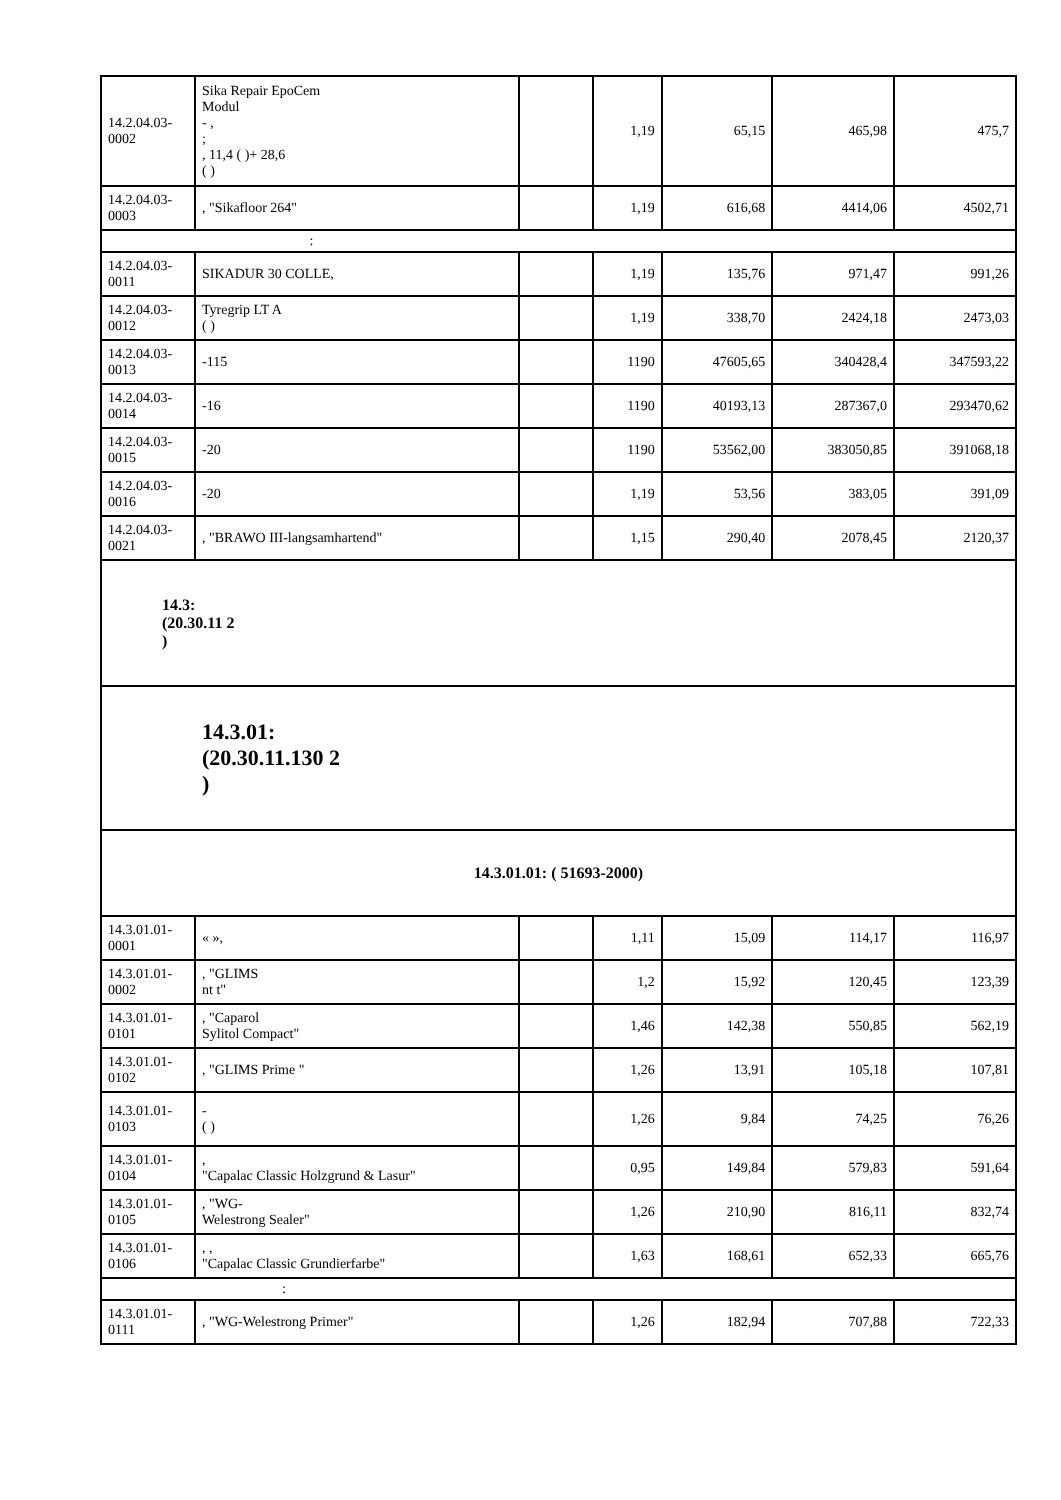| 14.2.04.03-0002 | Sika Repair EpoCem Modul - , ; , 11,4 ( )+ 28,6 ( ) | | 1,19 | 65,15 | 465,98 | 475,7 |
| 14.2.04.03-0003 | , "Sikafloor 264" | | 1,19 | 616,68 | 4414,06 | 4502,71 |
| : | | | | | | |
| 14.2.04.03-0011 | SIKADUR 30 COLLE, | | 1,19 | 135,76 | 971,47 | 991,26 |
| 14.2.04.03-0012 | Tyregrip LT A ( ) | | 1,19 | 338,70 | 2424,18 | 2473,03 |
| 14.2.04.03-0013 | -115 | | 1190 | 47605,65 | 340428,4 | 347593,22 |
| 14.2.04.03-0014 | -16 | | 1190 | 40193,13 | 287367,0 | 293470,62 |
| 14.2.04.03-0015 | -20 | | 1190 | 53562,00 | 383050,85 | 391068,18 |
| 14.2.04.03-0016 | -20 | | 1,19 | 53,56 | 383,05 | 391,09 |
| 14.2.04.03-0021 | , "BRAWO III-langsamhartend" | | 1,15 | 290,40 | 2078,45 | 2120,37 |
| 14.3: (20.30.11 2 ) | | | | | | |
| 14.3.01: (20.30.11.130 2 ) | | | | | | |
| 14.3.01.01: ( 51693-2000) | | | | | | |
| 14.3.01.01-0001 | « », | | 1,11 | 15,09 | 114,17 | 116,97 |
| 14.3.01.01-0002 | , "GLIMS nt t" | | 1,2 | 15,92 | 120,45 | 123,39 |
| 14.3.01.01-0101 | , "Caparol Sylitol Compact" | | 1,46 | 142,38 | 550,85 | 562,19 |
| 14.3.01.01-0102 | , "GLIMS Prime " | | 1,26 | 13,91 | 105,18 | 107,81 |
| 14.3.01.01-0103 | - ( ) | | 1,26 | 9,84 | 74,25 | 76,26 |
| 14.3.01.01-0104 | , "Capalac Classic Holzgrund & Lasur" | | 0,95 | 149,84 | 579,83 | 591,64 |
| 14.3.01.01-0105 | , "WG- Welestrong Sealer" | | 1,26 | 210,90 | 816,11 | 832,74 |
| 14.3.01.01-0106 | , , "Capalac Classic Grundierfarbe" | | 1,63 | 168,61 | 652,33 | 665,76 |
| : | | | | | | |
| 14.3.01.01-0111 | , "WG-Welestrong Primer" | | 1,26 | 182,94 | 707,88 | 722,33 |